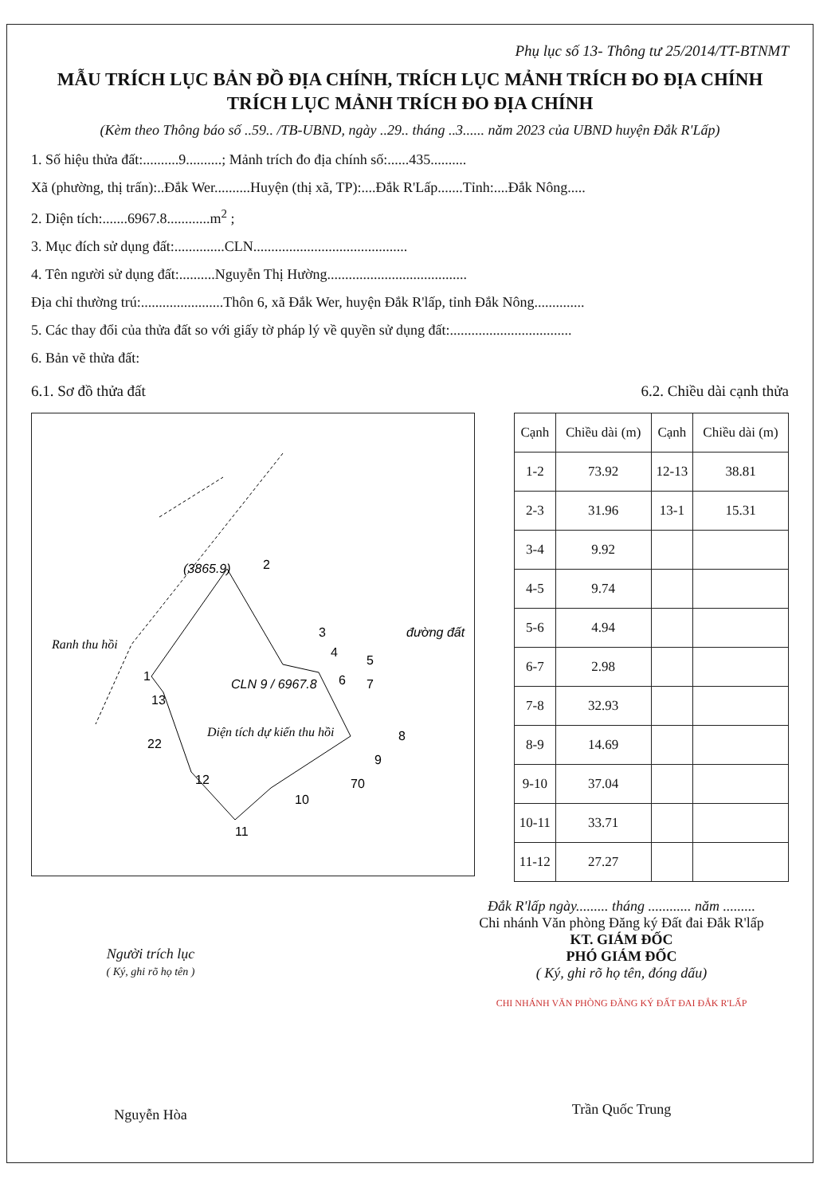Phụ lục số 13- Thông tư 25/2014/TT-BTNMT
MẪU TRÍCH LỤC BẢN ĐỒ ĐỊA CHÍNH, TRÍCH LỤC MẢNH TRÍCH ĐO ĐỊA CHÍNH
TRÍCH LỤC MẢNH TRÍCH ĐO ĐỊA CHÍNH
(Kèm theo Thông báo số ..59.. /TB-UBND, ngày ..29.. tháng ..3...... năm 2023 của UBND huyện Đắk R'Lấp)
1. Số hiệu thửa đất:..........9..........; Mảnh trích đo địa chính số:......435..........
Xã (phường, thị trấn):..Đắk Wer..........Huyện (thị xã, TP):....Đắk R'Lấp.......Tỉnh:....Đắk Nông.....
2. Diện tích:.......6967.8............m<sup>2</sup> ;
3. Mục đích sử dụng đất:..............CLN...........................................
4. Tên người sử dụng đất:..........Nguyễn Thị Hường.......................................
Địa chỉ thường trú:.......................Thôn 6, xã Đắk Wer, huyện Đắk R'lấp, tỉnh Đắk Nông..............
5. Các thay đổi của thửa đất so với giấy tờ pháp lý về quyền sử dụng đất:..................................
6. Bản vẽ thửa đất:
6.1. Sơ đồ thửa đất 6.2. Chiều dài cạnh thửa
(3865.9)
đường đất
Ranh thu hồi
CLN 9 / 6967.8
Diện tích dự kiến thu hồi
22
70
1
2
3
4
5
6
7
8
9
10
11
12
13
| Cạnh | Chiều dài (m) | Cạnh | Chiều dài (m) |
| --- | --- | --- | --- |
| 1-2 | 73.92 | 12-13 | 38.81 |
| 2-3 | 31.96 | 13-1 | 15.31 |
| 3-4 | 9.92 | | |
| 4-5 | 9.74 | | |
| 5-6 | 4.94 | | |
| 6-7 | 2.98 | | |
| 7-8 | 32.93 | | |
| 8-9 | 14.69 | | |
| 9-10 | 37.04 | | |
| 10-11 | 33.71 | | |
| 11-12 | 27.27 | | |
Người trích lục
( Ký, ghi rõ họ tên )
Nguyễn Hòa
Đắk R'lấp ngày......... tháng ............ năm .........
Chi nhánh Văn phòng Đăng ký Đất đai Đắk R'lấp
KT. GIÁM ĐỐC
PHÓ GIÁM ĐỐC
( Ký, ghi rõ họ tên, đóng dấu)
CHI NHÁNH VĂN PHÒNG ĐĂNG KÝ ĐẤT ĐAI ĐẮK R'LẤP
Trần Quốc Trung